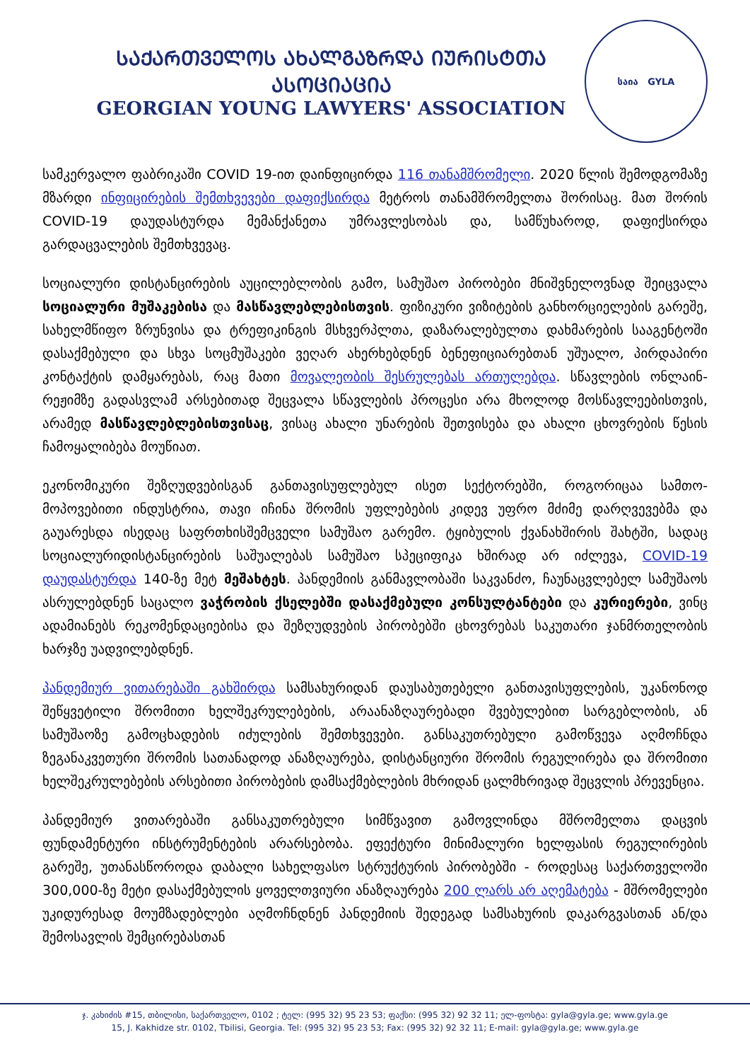ᲡᲐᲥᲐᲠᲗᲕᲔᲚᲝᲡ ᲐᲮᲐᲚᲒᲐᲖᲠᲓᲐ ᲘᲣᲠᲘᲡᲢᲗᲐ ᲐᲡᲝᲪᲘᲐᲪᲘᲐ
GEORGIAN YOUNG LAWYERS' ASSOCIATION
საია GYLA
სამკერვალო ფაბრიკაში COVID 19-ით დაინფიცირდა 116 თანამშრომელი. 2020 წლის შემოდგომაზე მზარდი ინფიცირების შემთხვევები დაფიქსირდა მეტროს თანამშრომელთა შორისაც. მათ შორის COVID-19 დაუდასტურდა მემანქანეთა უმრავლესობას და, სამწუხაროდ, დაფიქსირდა გარდაცვალების შემთხვევაც.
სოციალური დისტანცირების აუცილებლობის გამო, სამუშაო პირობები მნიშვნელოვნად შეიცვალა სოციალური მუშაკებისა და მასწავლებლებისთვის. ფიზიკური ვიზიტების განხორციელების გარეშე, სახელმწიფო ზრუნვისა და ტრეფიკინგის მსხვერპლთა, დაზარალებულთა დახმარების სააგენტოში დასაქმებული და სხვა სოცმუშაკები ვეღარ ახერხებდნენ ბენეფიციარებთან უშუალო, პირდაპირი კონტაქტის დამყარებას, რაც მათი მოვალეობის შესრულებას ართულებდა. სწავლების ონლაინ-რეჟიმზე გადასვლამ არსებითად შეცვალა სწავლების პროცესი არა მხოლოდ მოსწავლეებისთვის, არამედ მასწავლებლებისთვისაც, ვისაც ახალი უნარების შეთვისება და ახალი ცხოვრების წესის ჩამოყალიბება მოუწიათ.
ეკონომიკური შეზღუდვებისგან განთავისუფლებულ ისეთ სექტორებში, როგორიცაა სამთო-მოპოვებითი ინდუსტრია, თავი იჩინა შრომის უფლებების კიდევ უფრო მძიმე დარღვევებმა და გაუარესდა ისედაც საფრთხისშემცველი სამუშაო გარემო. ტყიბულის ქვანახშირის შახტში, სადაც სოციალურიდისტანცირების საშუალებას სამუშაო სპეციფიკა ხშირად არ იძლევა, COVID-19 დაუდასტურდა 140-ზე მეტ მეშახტეს. პანდემიის განმავლობაში საკვანძო, ჩაუნაცვლებელ სამუშაოს ასრულებდნენ საცალო ვაჭრობის ქსელებში დასაქმებული კონსულტანტები და კურიერები, ვინც ადამიანებს რეკომენდაციებისა და შეზღუდვების პირობებში ცხოვრებას საკუთარი ჯანმრთელობის ხარჯზე უადვილებდნენ.
პანდემიურ ვითარებაში გახშირდა სამსახურიდან დაუსაბუთებელი განთავისუფლების, უკანონოდ შეწყვეტილი შრომითი ხელშეკრულებების, არაანაზღაურებადი შვებულებით სარგებლობის, ან სამუშაოზე გამოცხადების იძულების შემთხვევები. განსაკუთრებული გამოწვევა აღმოჩნდა ზეგანაკვეთური შრომის სათანადოდ ანაზღაურება, დისტანციური შრომის რეგულირება და შრომითი ხელშეკრულებების არსებითი პირობების დამსაქმებლების მხრიდან ცალმხრივად შეცვლის პრევენცია.
პანდემიურ ვითარებაში განსაკუთრებული სიმწვავით გამოვლინდა მშრომელთა დაცვის ფუნდამენტური ინსტრუმენტების არარსებობა. ეფექტური მინიმალური ხელფასის რეგულირების გარეშე, უთანასწოროდა დაბალი სახელფასო სტრუქტურის პირობებში - როდესაც საქართველოში 300,000-ზე მეტი დასაქმებულის ყოველთვიური ანაზღაურება 200 ლარს არ აღემატება - მშრომელები უკიდურესად მოუმზადებლები აღმოჩნდნენ პანდემიის შედეგად სამსახურის დაკარგვასთან ან/და შემოსავლის შემცირებასთან
ჯ. კახიძის #15, თბილისი, საქართველო, 0102 ; ტელ: (995 32) 95 23 53; ფაქსი: (995 32) 92 32 11; ელ-ფოსტა: gyla@gyla.ge; www.gyla.ge
15, J. Kakhidze str. 0102, Tbilisi, Georgia. Tel: (995 32) 95 23 53; Fax: (995 32) 92 32 11; E-mail: gyla@gyla.ge; www.gyla.ge